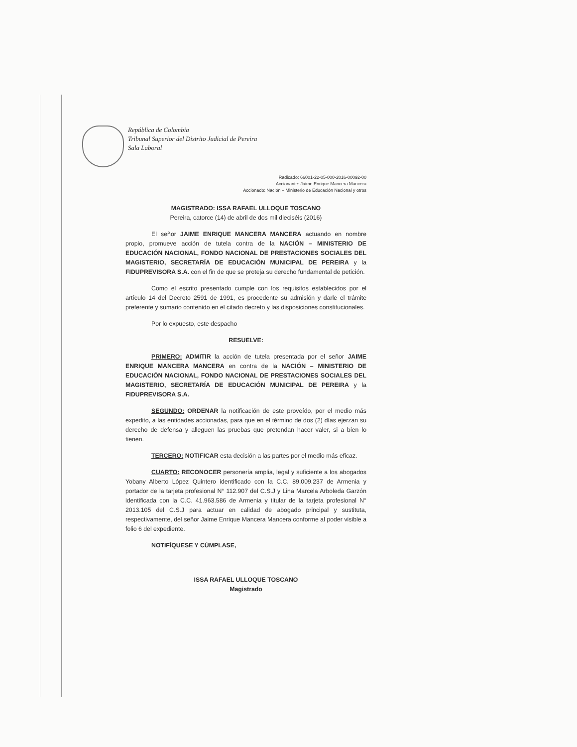República de Colombia
Tribunal Superior del Distrito Judicial de Pereira
Sala Laboral
Radicado: 66001-22-05-000-2016-00092-00
Accionante: Jaime Enrique Mancera Mancera
Accionado: Nación – Ministerio de Educación Nacional y otros
MAGISTRADO: ISSA RAFAEL ULLOQUE TOSCANO
Pereira, catorce (14) de abril de dos mil dieciséis (2016)
El señor JAIME ENRIQUE MANCERA MANCERA actuando en nombre propio, promueve acción de tutela contra de la NACIÓN – MINISTERIO DE EDUCACIÓN NACIONAL, FONDO NACIONAL DE PRESTACIONES SOCIALES DEL MAGISTERIO, SECRETARÍA DE EDUCACIÓN MUNICIPAL DE PEREIRA y la FIDUPREVISORA S.A. con el fin de que se proteja su derecho fundamental de petición.
Como el escrito presentado cumple con los requisitos establecidos por el artículo 14 del Decreto 2591 de 1991, es procedente su admisión y darle el trámite preferente y sumario contenido en el citado decreto y las disposiciones constitucionales.
Por lo expuesto, este despacho
RESUELVE:
PRIMERO: ADMITIR la acción de tutela presentada por el señor JAIME ENRIQUE MANCERA MANCERA en contra de la NACIÓN – MINISTERIO DE EDUCACIÓN NACIONAL, FONDO NACIONAL DE PRESTACIONES SOCIALES DEL MAGISTERIO, SECRETARÍA DE EDUCACIÓN MUNICIPAL DE PEREIRA y la FIDUPREVISORA S.A.
SEGUNDO: ORDENAR la notificación de este proveído, por el medio más expedito, a las entidades accionadas, para que en el término de dos (2) días ejerzan su derecho de defensa y alleguen las pruebas que pretendan hacer valer, si a bien lo tienen.
TERCERO: NOTIFICAR esta decisión a las partes por el medio más eficaz.
CUARTO: RECONOCER personería amplia, legal y suficiente a los abogados Yobany Alberto López Quintero identificado con la C.C. 89.009.237 de Armenia y portador de la tarjeta profesional N° 112.907 del C.S.J y Lina Marcela Arboleda Garzón identificada con la C.C. 41.963.586 de Armenia y titular de la tarjeta profesional N° 2013.105 del C.S.J para actuar en calidad de abogado principal y sustituta, respectivamente, del señor Jaime Enrique Mancera Mancera conforme al poder visible a folio 6 del expediente.
NOTIFÍQUESE Y CÚMPLASE,
ISSA RAFAEL ULLOQUE TOSCANO
Magistrado